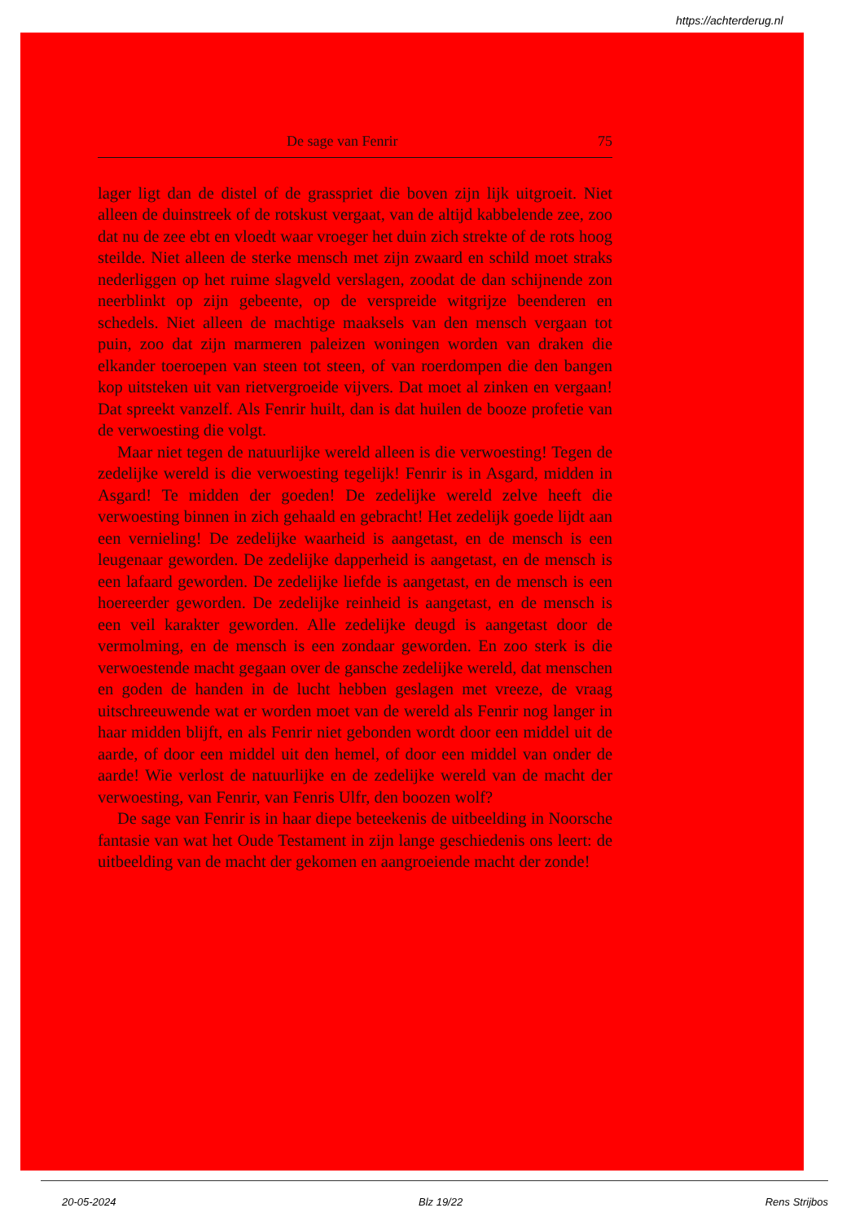https://achterderug.nl
De sage van Fenrir 75
lager ligt dan de distel of de grasspriet die boven zijn lijk uitgroeit. Niet alleen de duinstreek of de rotskust vergaat, van de altijd kabbelende zee, zoo dat nu de zee ebt en vloedt waar vroeger het duin zich strekte of de rots hoog steilde. Niet alleen de sterke mensch met zijn zwaard en schild moet straks nederliggen op het ruime slagveld verslagen, zoodat de dan schijnende zon neerblinkt op zijn gebeente, op de verspreide witgrijze beenderen en schedels. Niet alleen de machtige maaksels van den mensch vergaan tot puin, zoo dat zijn marmeren paleizen woningen worden van draken die elkander toeroepen van steen tot steen, of van roerdompen die den bangen kop uitsteken uit van rietvergroeide vijvers. Dat moet al zinken en vergaan! Dat spreekt vanzelf. Als Fenrir huilt, dan is dat huilen de booze profetie van de verwoesting die volgt.
Maar niet tegen de natuurlijke wereld alleen is die verwoesting! Tegen de zedelijke wereld is die verwoesting tegelijk! Fenrir is in Asgard, midden in Asgard! Te midden der goeden! De zedelijke wereld zelve heeft die verwoesting binnen in zich gehaald en gebracht! Het zedelijk goede lijdt aan een vernieling! De zedelijke waarheid is aangetast, en de mensch is een leugenaar geworden. De zedelijke dapperheid is aangetast, en de mensch is een lafaard geworden. De zedelijke liefde is aangetast, en de mensch is een hoereerder geworden. De zedelijke reinheid is aangetast, en de mensch is een veil karakter geworden. Alle zedelijke deugd is aangetast door de vermolming, en de mensch is een zondaar geworden. En zoo sterk is die verwoestende macht gegaan over de gansche zedelijke wereld, dat menschen en goden de handen in de lucht hebben geslagen met vreeze, de vraag uitschreeuwende wat er worden moet van de wereld als Fenrir nog langer in haar midden blijft, en als Fenrir niet gebonden wordt door een middel uit de aarde, of door een middel uit den hemel, of door een middel van onder de aarde! Wie verlost de natuurlijke en de zedelijke wereld van de macht der verwoesting, van Fenrir, van Fenris Ulfr, den boozen wolf?
De sage van Fenrir is in haar diepe beteekenis de uitbeelding in Noorsche fantasie van wat het Oude Testament in zijn lange geschiedenis ons leert: de uitbeelding van de macht der gekomen en aangroeiende macht der zonde!
20-05-2024 Blz 19/22 Rens Strijbos